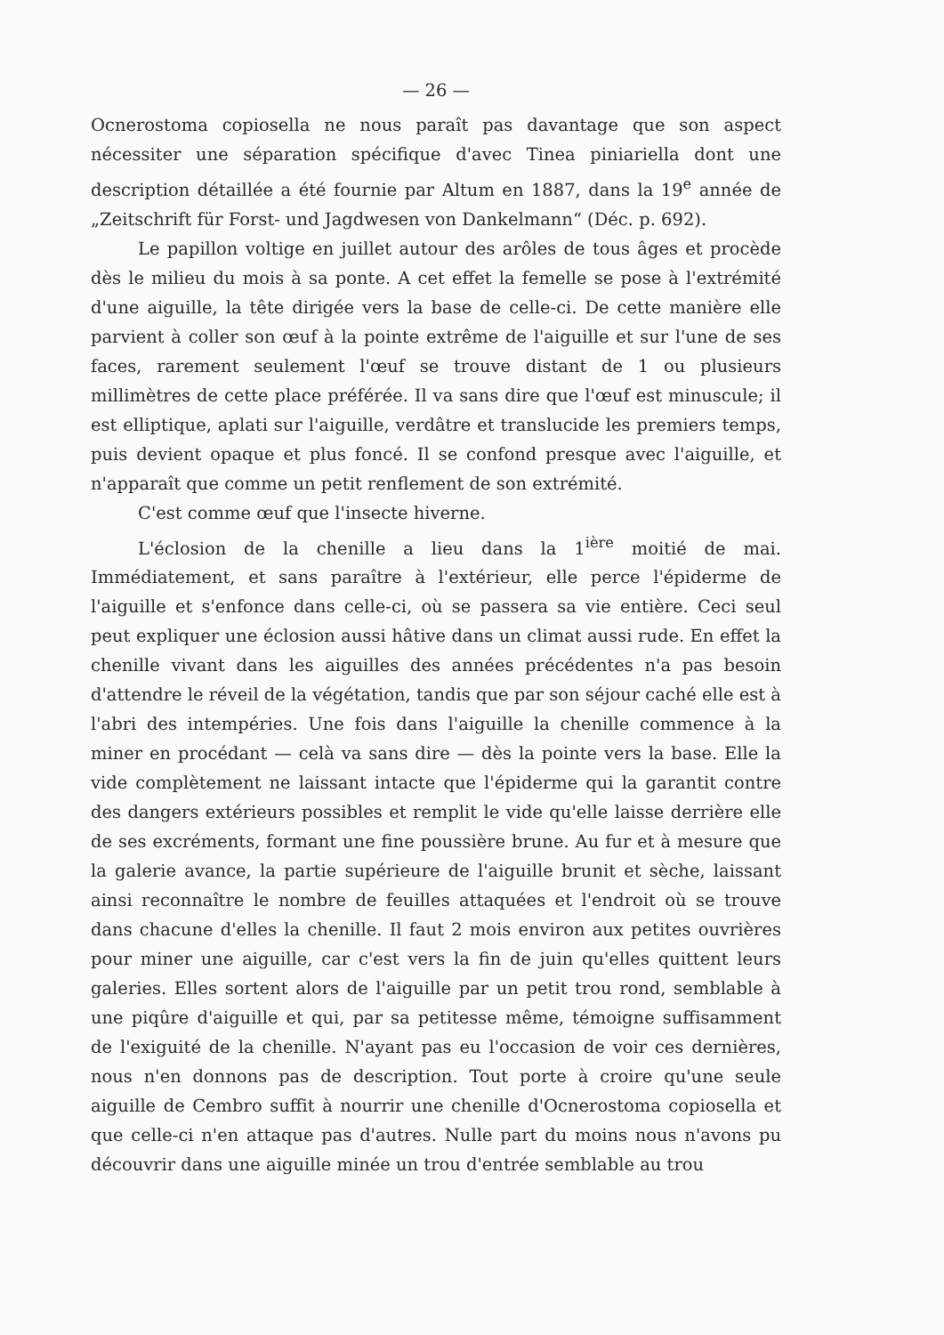— 26 —
Ocnerostoma copiosella ne nous paraît pas davantage que son aspect nécessiter une séparation spécifique d'avec Tinea piniariella dont une description détaillée a été fournie par Altum en 1887, dans la 19<sup>e</sup> année de „Zeitschrift für Forst- und Jagdwesen von Dankelmann“ (Déc. p. 692).
Le papillon voltige en juillet autour des arôles de tous âges et procède dès le milieu du mois à sa ponte. A cet effet la femelle se pose à l'extrémité d'une aiguille, la tête dirigée vers la base de celle-ci. De cette manière elle parvient à coller son œuf à la pointe extrême de l'aiguille et sur l'une de ses faces, rarement seulement l'œuf se trouve distant de 1 ou plusieurs millimètres de cette place préférée. Il va sans dire que l'œuf est minuscule; il est elliptique, aplati sur l'aiguille, verdâtre et translucide les premiers temps, puis devient opaque et plus foncé. Il se confond presque avec l'aiguille, et n'apparaît que comme un petit renflement de son extrémité.
C'est comme œuf que l'insecte hiverne.
L'éclosion de la chenille a lieu dans la 1<sup>ière</sup> moitié de mai. Immédiatement, et sans paraître à l'extérieur, elle perce l'épiderme de l'aiguille et s'enfonce dans celle-ci, où se passera sa vie entière. Ceci seul peut expliquer une éclosion aussi hâtive dans un climat aussi rude. En effet la chenille vivant dans les aiguilles des années précédentes n'a pas besoin d'attendre le réveil de la végétation, tandis que par son séjour caché elle est à l'abri des intempéries. Une fois dans l'aiguille la chenille commence à la miner en procédant — celà va sans dire — dès la pointe vers la base. Elle la vide complètement ne laissant intacte que l'épiderme qui la garantit contre des dangers extérieurs possibles et remplit le vide qu'elle laisse derrière elle de ses excréments, formant une fine poussière brune. Au fur et à mesure que la galerie avance, la partie supérieure de l'aiguille brunit et sèche, laissant ainsi reconnaître le nombre de feuilles attaquées et l'endroit où se trouve dans chacune d'elles la chenille. Il faut 2 mois environ aux petites ouvrières pour miner une aiguille, car c'est vers la fin de juin qu'elles quittent leurs galeries. Elles sortent alors de l'aiguille par un petit trou rond, semblable à une piqûre d'aiguille et qui, par sa petitesse même, témoigne suffisamment de l'exiguité de la chenille. N'ayant pas eu l'occasion de voir ces dernières, nous n'en donnons pas de description. Tout porte à croire qu'une seule aiguille de Cembro suffit à nourrir une chenille d'Ocnerostoma copiosella et que celle-ci n'en attaque pas d'autres. Nulle part du moins nous n'avons pu découvrir dans une aiguille minée un trou d'entrée semblable au trou